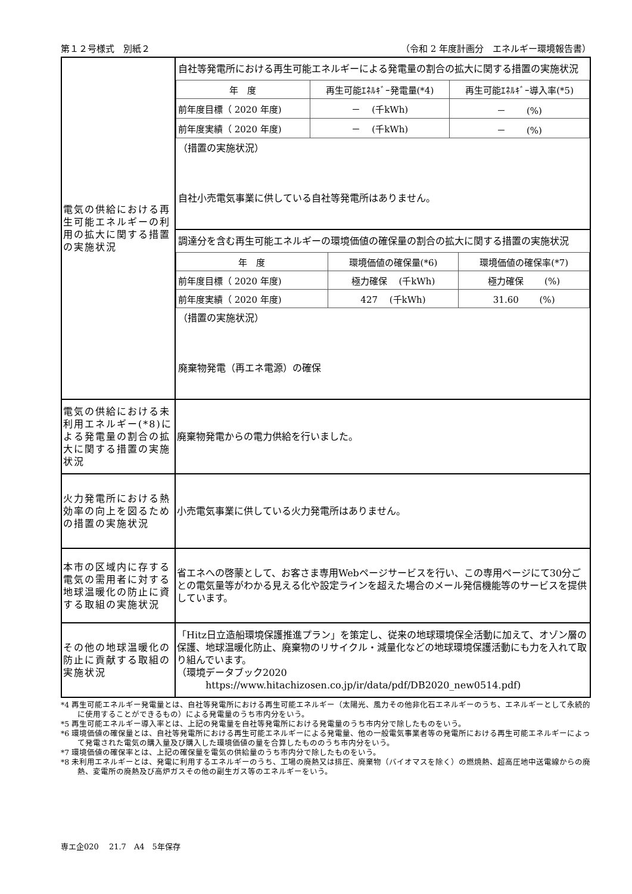第１２号様式　別紙２ （令和 2 年度計画分　エネルギー環境報告書）
| 電気の供給における再生可能エネルギーの利用の拡大に関する措置の実施状況 | 自社等発電所における再生可能エネルギーによる発電量の割合の拡大に関する措置の実施状況 / 年 度 / 再生可能ｴﾈﾙｷﾞｰ発電量(*4) / 再生可能ｴﾈﾙｷﾞｰ導入率(*5) / / 前年度目標（ 2020 年度) / － (千kWh) / － (%) / / 前年度実績（ 2020 年度) / － (千kWh) / － (%) / （措置の実施状況） 自社小売電気事業に供している自社等発電所はありません。 |
| | 調達分を含む再生可能エネルギーの環境価値の確保量の割合の拡大に関する措置の実施状況 / 年 度 / 環境価値の確保量(*6) / 環境価値の確保率(*7) / / 前年度目標（ 2020 年度) / 極力確保 (千kWh) / 極力確保 (%) / / 前年度実績（ 2020 年度) / 427 (千kWh) / 31.60 (%) / （措置の実施状況） 廃棄物発電（再エネ電源）の確保 |
| 電気の供給における未利用エネルギー(*8)による発電量の割合の拡大に関する措置の実施状況 | 廃棄物発電からの電力供給を行いました。 |
| 火力発電所における熱効率の向上を図るための措置の実施状況 | 小売電気事業に供している火力発電所はありません。 |
| 本市の区域内に存する電気の需用者に対する地球温暖化の防止に資する取組の実施状況 | 省エネへの啓蒙として、お客さま専用Webページサービスを行い、この専用ページにて30分ごとの電気量等がわかる見える化や設定ラインを超えた場合のメール発信機能等のサービスを提供しています。 |
| その他の地球温暖化の防止に貢献する取組の実施状況 | 「Hitz日立造船環境保護推進プラン」を策定し、従来の地球環境保全活動に加えて、オゾン層の保護、地球温暖化防止、廃棄物のリサイクル・減量化などの地球環境保護活動にも力を入れて取り組んでいます。 （環境データブック2020 https://www.hitachizosen.co.jp/ir/data/pdf/DB2020_new0514.pdf) |
*4 再生可能エネルギー発電量とは、自社等発電所における再生可能エネルギー（太陽光、風力その他非化石エネルギーのうち、エネルギーとして永続的に使用することができるもの）による発電量のうち市内分をいう。
*5 再生可能エネルギー導入率とは、上記の発電量を自社等発電所における発電量のうち市内分で除したものをいう。
*6 環境価値の確保量とは、自社等発電所における再生可能エネルギーによる発電量、他の一般電気事業者等の発電所における再生可能エネルギーによって発電された電気の購入量及び購入した環境価値の量を合算したもののうち市内分をいう。
*7 環境価値の確保率とは、上記の確保量を電気の供給量のうち市内分で除したものをいう。
*8 未利用エネルギーとは、発電に利用するエネルギーのうち、工場の廃熱又は排圧、廃棄物（バイオマスを除く）の燃焼熱、超高圧地中送電線からの廃熱、変電所の廃熱及び高炉ガスその他の副生ガス等のエネルギーをいう。
専エ企020　 21.7　A4　5年保存